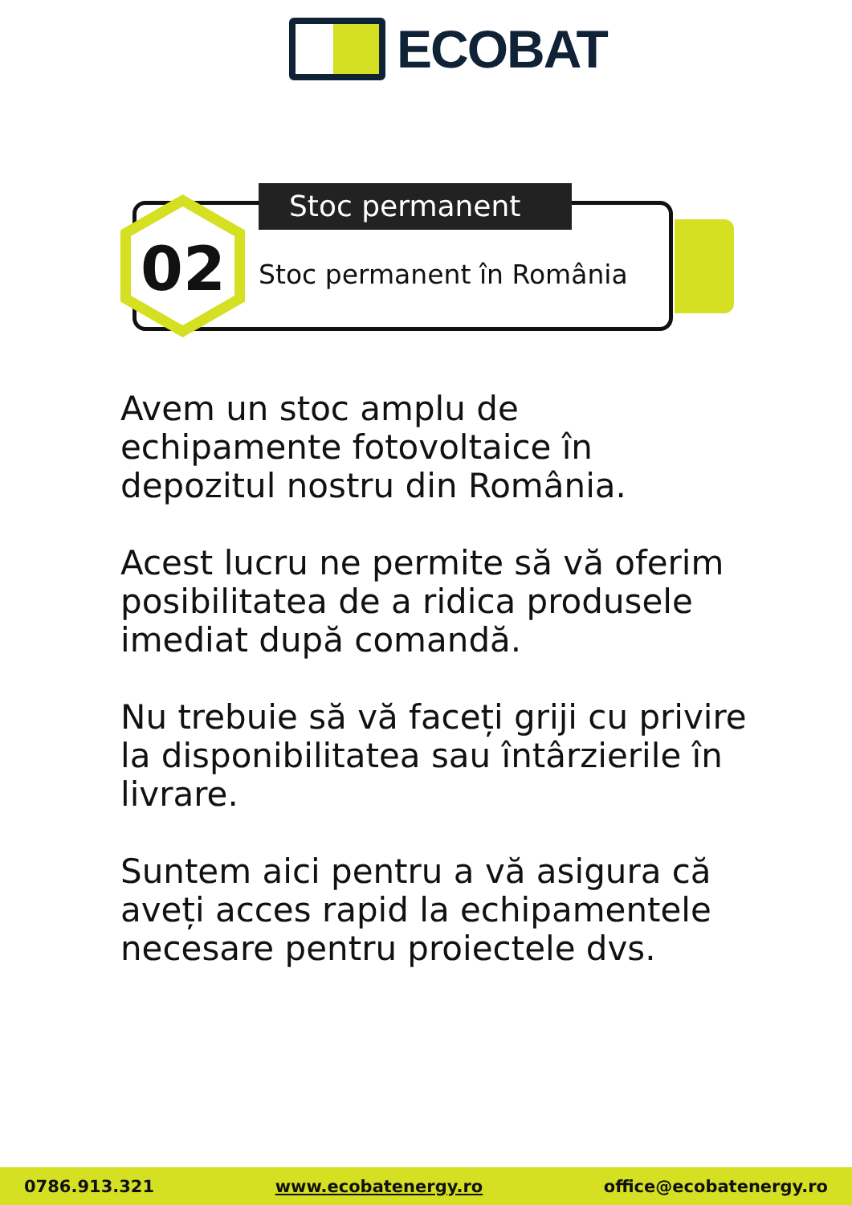ECOBAT
02
Stoc permanent
Stoc permanent în România
Avem un stoc amplu de echipamente fotovoltaice în depozitul nostru din România.
Acest lucru ne permite să vă oferim posibilitatea de a ridica produsele imediat după comandă.
Nu trebuie să vă faceți griji cu privire la disponibilitatea sau întârzierile în livrare.
Suntem aici pentru a vă asigura că aveți acces rapid la echipamentele necesare pentru proiectele dvs.
0786.913.321 www.ecobatenergy.ro office@ecobatenergy.ro